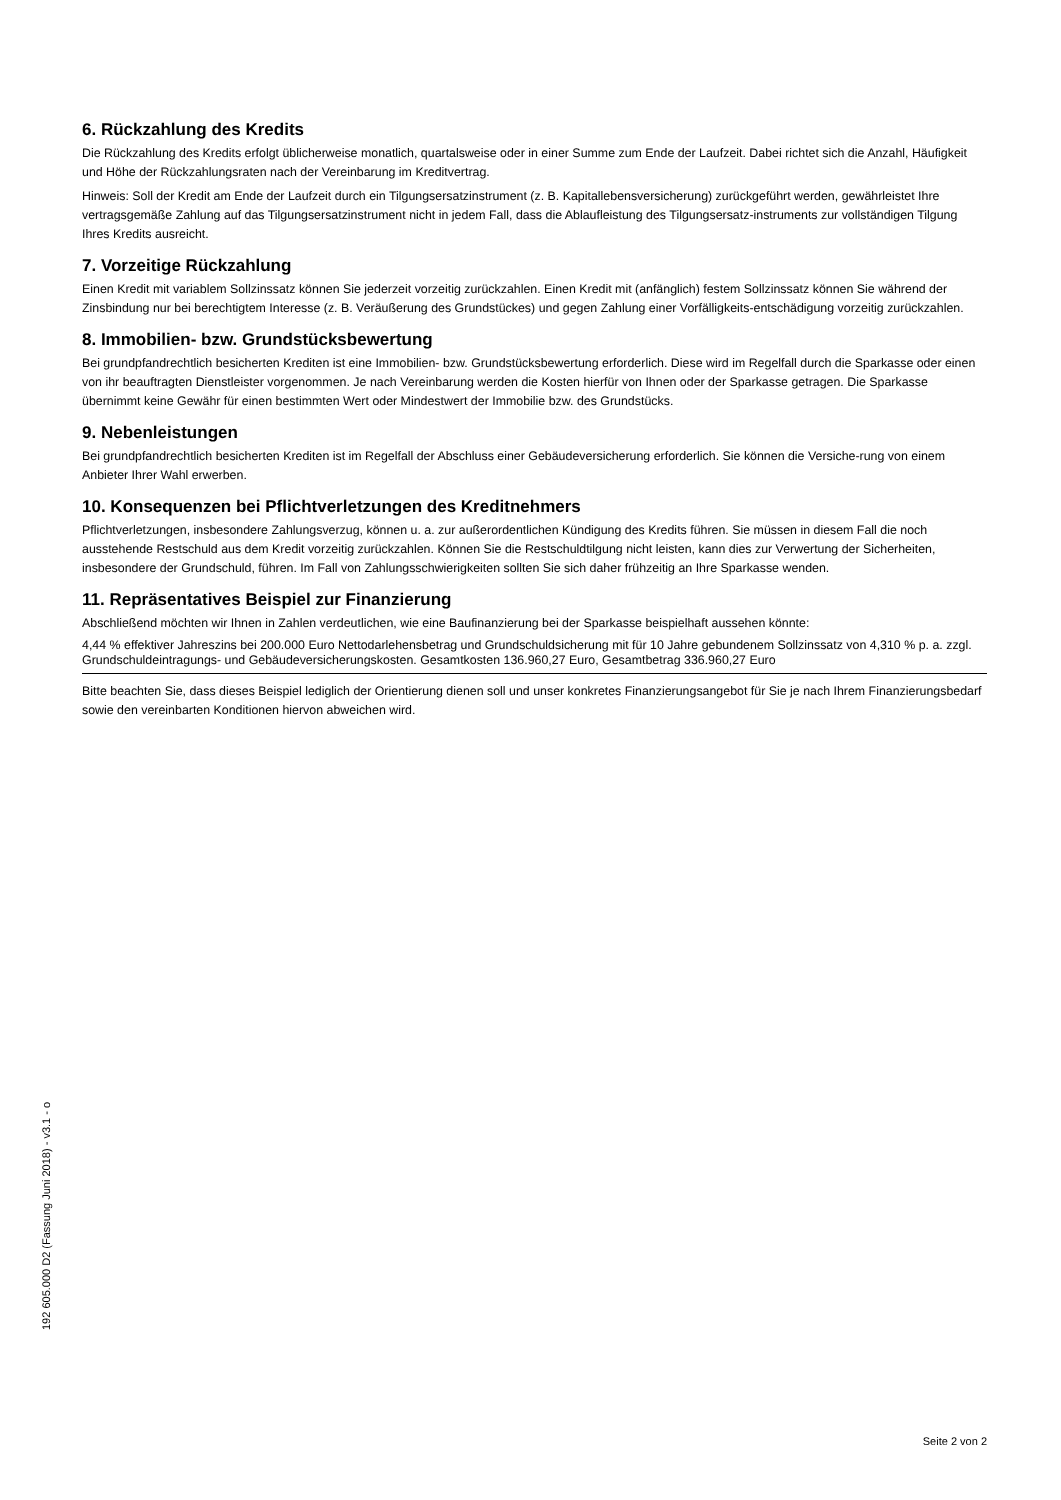6. Rückzahlung des Kredits
Die Rückzahlung des Kredits erfolgt üblicherweise monatlich, quartalsweise oder in einer Summe zum Ende der Laufzeit. Dabei richtet sich die Anzahl, Häufigkeit und Höhe der Rückzahlungsraten nach der Vereinbarung im Kreditvertrag.
Hinweis: Soll der Kredit am Ende der Laufzeit durch ein Tilgungsersatzinstrument (z. B. Kapitallebensversicherung) zurückgeführt werden, gewährleistet Ihre vertragsgemäße Zahlung auf das Tilgungsersatzinstrument nicht in jedem Fall, dass die Ablaufleistung des Tilgungsersatz-instruments zur vollständigen Tilgung Ihres Kredits ausreicht.
7. Vorzeitige Rückzahlung
Einen Kredit mit variablem Sollzinssatz können Sie jederzeit vorzeitig zurückzahlen. Einen Kredit mit (anfänglich) festem Sollzinssatz können Sie während der Zinsbindung nur bei berechtigtem Interesse (z. B. Veräußerung des Grundstückes) und gegen Zahlung einer Vorfälligkeits-entschädigung vorzeitig zurückzahlen.
8. Immobilien- bzw. Grundstücksbewertung
Bei grundpfandrechtlich besicherten Krediten ist eine Immobilien- bzw. Grundstücksbewertung erforderlich. Diese wird im Regelfall durch die Sparkasse oder einen von ihr beauftragten Dienstleister vorgenommen. Je nach Vereinbarung werden die Kosten hierfür von Ihnen oder der Sparkasse getragen. Die Sparkasse übernimmt keine Gewähr für einen bestimmten Wert oder Mindestwert der Immobilie bzw. des Grundstücks.
9. Nebenleistungen
Bei grundpfandrechtlich besicherten Krediten ist im Regelfall der Abschluss einer Gebäudeversicherung erforderlich. Sie können die Versiche-rung von einem Anbieter Ihrer Wahl erwerben.
10. Konsequenzen bei Pflichtverletzungen des Kreditnehmers
Pflichtverletzungen, insbesondere Zahlungsverzug, können u. a. zur außerordentlichen Kündigung des Kredits führen. Sie müssen in diesem Fall die noch ausstehende Restschuld aus dem Kredit vorzeitig zurückzahlen. Können Sie die Restschuldtilgung nicht leisten, kann dies zur Verwertung der Sicherheiten, insbesondere der Grundschuld, führen. Im Fall von Zahlungsschwierigkeiten sollten Sie sich daher frühzeitig an Ihre Sparkasse wenden.
11. Repräsentatives Beispiel zur Finanzierung
Abschließend möchten wir Ihnen in Zahlen verdeutlichen, wie eine Baufinanzierung bei der Sparkasse beispielhaft aussehen könnte:
4,44 % effektiver Jahreszins bei 200.000 Euro Nettodarlehensbetrag und Grundschuldsicherung mit für 10 Jahre gebundenem Sollzinssatz von 4,310 % p. a. zzgl. Grundschuldeintragungs- und Gebäudeversicherungskosten. Gesamtkosten 136.960,27 Euro, Gesamtbetrag 336.960,27 Euro
Bitte beachten Sie, dass dieses Beispiel lediglich der Orientierung dienen soll und unser konkretes Finanzierungsangebot für Sie je nach Ihrem Finanzierungsbedarf sowie den vereinbarten Konditionen hiervon abweichen wird.
192 605.000 D2 (Fassung Juni 2018) - v3.1 - o
Seite 2 von 2